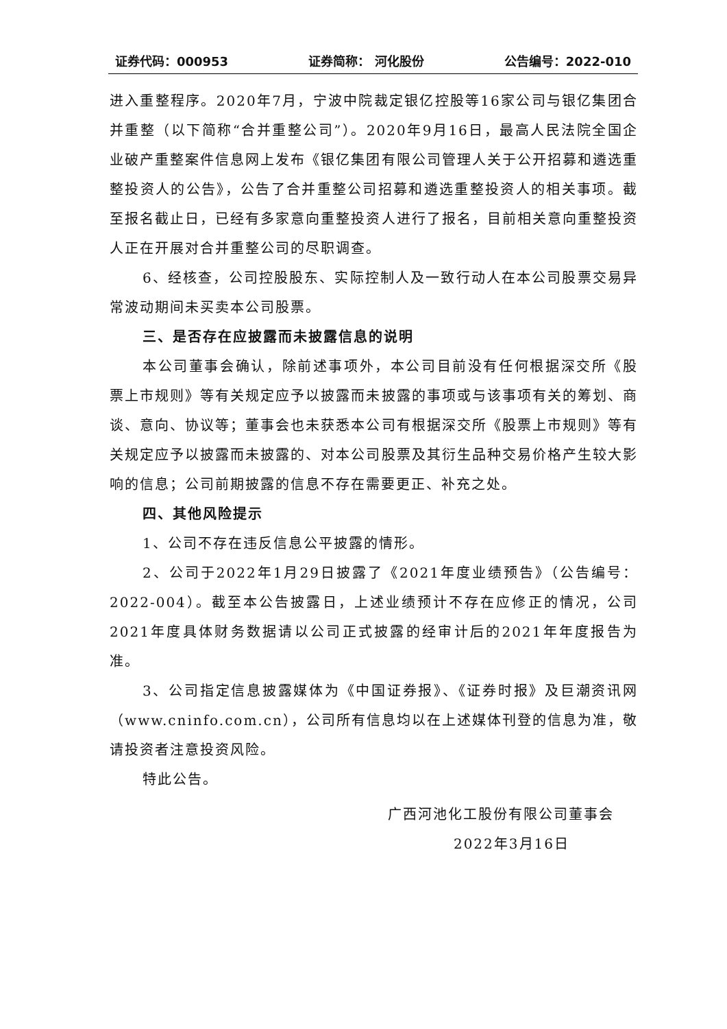证券代码：000953 证券简称： 河化股份 公告编号：2022-010
进入重整程序。2020年7月，宁波中院裁定银亿控股等16家公司与银亿集团合并重整（以下简称“合并重整公司”）。2020年9月16日，最高人民法院全国企业破产重整案件信息网上发布《银亿集团有限公司管理人关于公开招募和遴选重整投资人的公告》，公告了合并重整公司招募和遴选重整投资人的相关事项。截至报名截止日，已经有多家意向重整投资人进行了报名，目前相关意向重整投资人正在开展对合并重整公司的尽职调查。
6、经核查，公司控股股东、实际控制人及一致行动人在本公司股票交易异常波动期间未买卖本公司股票。
三、是否存在应披露而未披露信息的说明
本公司董事会确认，除前述事项外，本公司目前没有任何根据深交所《股票上市规则》等有关规定应予以披露而未披露的事项或与该事项有关的筹划、商谈、意向、协议等；董事会也未获悉本公司有根据深交所《股票上市规则》等有关规定应予以披露而未披露的、对本公司股票及其衍生品种交易价格产生较大影响的信息；公司前期披露的信息不存在需要更正、补充之处。
四、其他风险提示
1、公司不存在违反信息公平披露的情形。
2、公司于2022年1月29日披露了《2021年度业绩预告》（公告编号：2022-004）。截至本公告披露日，上述业绩预计不存在应修正的情况，公司2021年度具体财务数据请以公司正式披露的经审计后的2021年年度报告为准。
3、公司指定信息披露媒体为《中国证券报》、《证券时报》及巨潮资讯网（www.cninfo.com.cn），公司所有信息均以在上述媒体刊登的信息为准，敬请投资者注意投资风险。
特此公告。
广西河池化工股份有限公司董事会
2022年3月16日